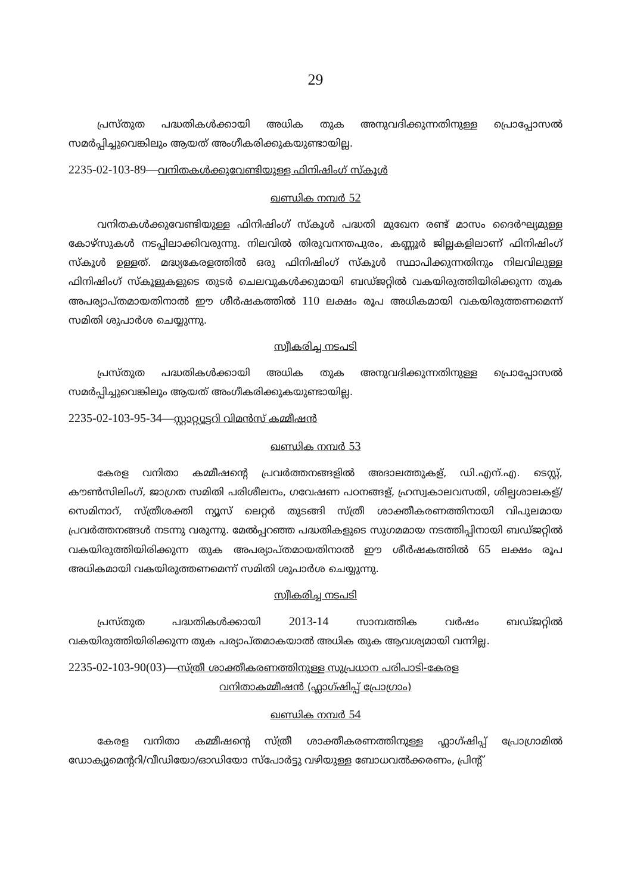29
പ്രസ്തുത പദ്ധതികൾക്കായി അധിക തുക അനുവദിക്കുന്നതിനുള്ള പ്രൊപ്പോസൽ സമർപ്പിച്ചുവെങ്കിലും ആയത് അംഗീകരിക്കുകയുണ്ടായില്ല.
2235-02-103-89—വനിതകൾക്കുവേണ്ടിയുള്ള ഫിനിഷിംഗ് സ്കൂൾ
ഖണ്ഡിക നമ്പർ 52
വനിതകൾക്കുവേണ്ടിയുള്ള ഫിനിഷിംഗ് സ്കൂൾ പദ്ധതി മുഖേന രണ്ട് മാസം ദൈർഘ്യമുള്ള കോഴ്സുകൾ നടപ്പിലാക്കിവരുന്നു. നിലവിൽ തിരുവനന്തപുരം, കണ്ണൂർ ജില്ലകളിലാണ് ഫിനിഷിംഗ് സ്കൂൾ ഉള്ളത്. മദ്ധ്യകേരളത്തിൽ ഒരു ഫിനിഷിംഗ് സ്കൂൾ സ്ഥാപിക്കുന്നതിനും നിലവിലുള്ള ഫിനിഷിംഗ് സ്കൂളുകളുടെ തുടർ ചെലവുകൾക്കുമായി ബഡ്ജറ്റിൽ വകയിരുത്തിയിരിക്കുന്ന തുക അപര്യാപ്തമായതിനാൽ ഈ ശീർഷകത്തിൽ 110 ലക്ഷം രൂപ അധികമായി വകയിരുത്തണമെന്ന് സമിതി ശുപാർശ ചെയ്യുന്നു.
സ്വീകരിച്ച നടപടി
പ്രസ്തുത പദ്ധതികൾക്കായി അധിക തുക അനുവദിക്കുന്നതിനുള്ള പ്രൊപ്പോസൽ സമർപ്പിച്ചുവെങ്കിലും ആയത് അംഗീകരിക്കുകയുണ്ടായില്ല.
2235-02-103-95-34—സ്റ്റാറ്റ്യൂട്ടറി വിമൻസ് കമ്മീഷൻ
ഖണ്ഡിക നമ്പർ 53
കേരള വനിതാ കമ്മീഷന്റെ പ്രവർത്തനങ്ങളിൽ അദാലത്തുകള്, ഡി.എന്.എ. ടെസ്റ്റ്, കൗൺസിലിംഗ്, ജാഗ്രത സമിതി പരിശീലനം, ഗവേഷണ പഠനങ്ങള്, ഹ്രസ്വകാലവസതി, ശില്പശാലകള്/സെമിനാറ്, സ്ത്രീശക്തി ന്യൂസ് ലെറ്റർ തുടങ്ങി സ്ത്രീ ശാക്തീകരണത്തിനായി വിപുലമായ പ്രവർത്തനങ്ങൾ നടന്നു വരുന്നു. മേൽപ്പറഞ്ഞ പദ്ധതികളുടെ സുഗമമായ നടത്തിപ്പിനായി ബഡ്ജറ്റിൽ വകയിരുത്തിയിരിക്കുന്ന തുക അപര്യാപ്തമായതിനാൽ ഈ ശീർഷകത്തിൽ 65 ലക്ഷം രൂപ അധികമായി വകയിരുത്തണമെന്ന് സമിതി ശുപാർശ ചെയ്യുന്നു.
സ്വീകരിച്ച നടപടി
പ്രസ്തുത പദ്ധതികൾക്കായി 2013-14 സാമ്പത്തിക വർഷം ബഡ്ജറ്റിൽ വകയിരുത്തിയിരിക്കുന്ന തുക പര്യാപ്തമാകയാൽ അധിക തുക ആവശ്യമായി വന്നില്ല.
2235-02-103-90(03)—സ്ത്രീ ശാക്തീകരണത്തിനുള്ള സുപ്രധാന പരിപാടി-കേരള
വനിതാകമ്മീഷൻ (ഫ്ലാഗ്ഷിപ്പ് പ്രോഗ്രാം)
ഖണ്ഡിക നമ്പർ 54
കേരള വനിതാ കമ്മീഷന്റെ സ്ത്രീ ശാക്തീകരണത്തിനുള്ള ഫ്ലാഗ്ഷിപ്പ് പ്രോഗ്രാമിൽ ഡോക്യുമെന്ററി/വീഡിയോ/ഓഡിയോ സ്പോർട്ടു വഴിയുള്ള ബോധവൽക്കരണം, പ്രിന്റ്